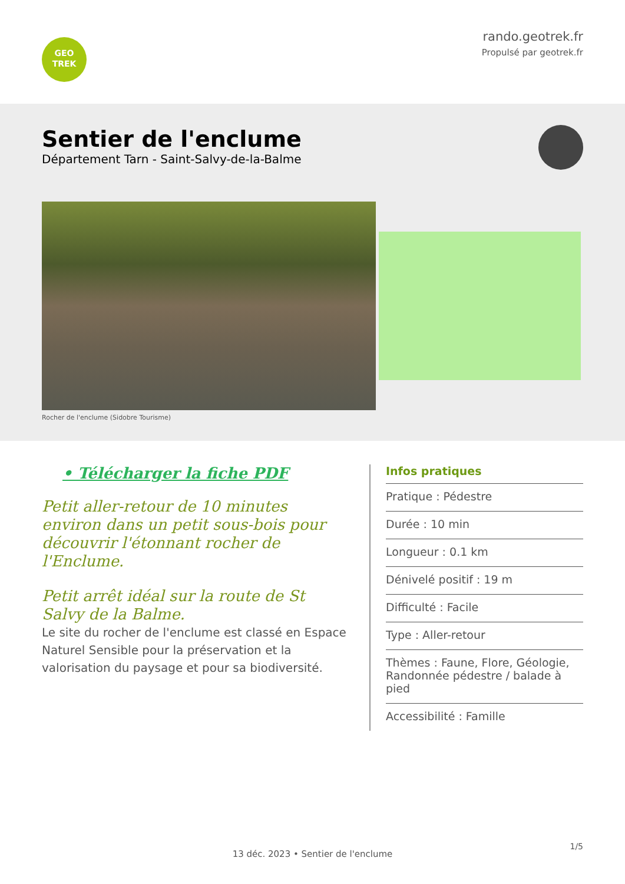GEO
TREK
rando.geotrek.fr
Propulsé par geotrek.fr
Sentier de l'enclume
Département Tarn - Saint-Salvy-de-la-Balme
Rocher de l'enclume (Sidobre Tourisme)
• Télécharger la fiche PDF
Petit aller-retour de 10 minutes environ dans un petit sous-bois pour découvrir l'étonnant rocher de l'Enclume.
Petit arrêt idéal sur la route de St Salvy de la Balme.
Le site du rocher de l'enclume est classé en Espace Naturel Sensible pour la préservation et la valorisation du paysage et pour sa biodiversité.
Infos pratiques
Pratique : Pédestre
Durée : 10 min
Longueur : 0.1 km
Dénivelé positif : 19 m
Difficulté : Facile
Type : Aller-retour
Thèmes : Faune, Flore, Géologie, Randonnée pédestre / balade à pied
Accessibilité : Famille
1/5
13 déc. 2023 • Sentier de l'enclume